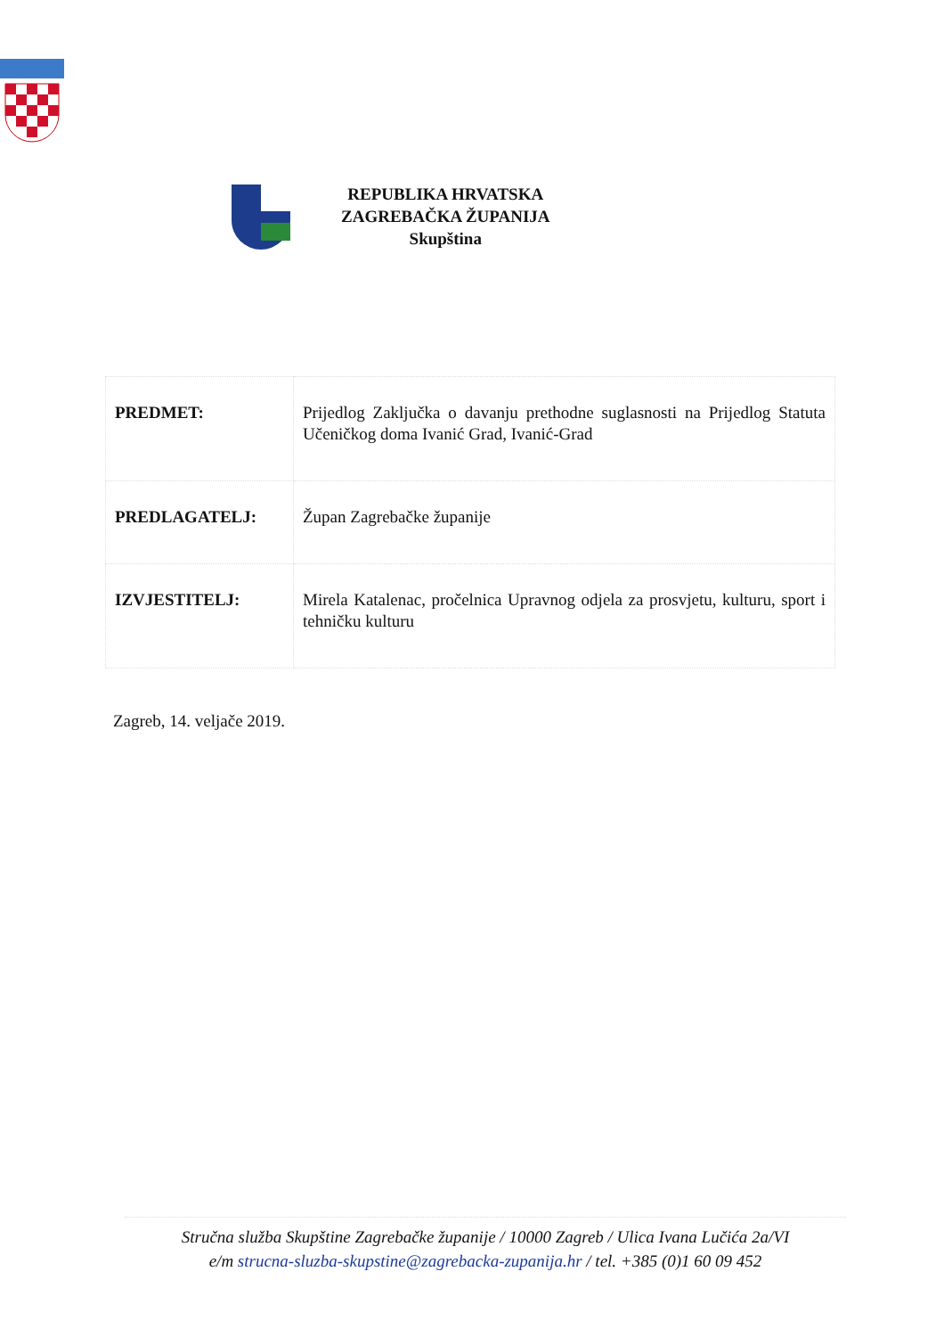REPUBLIKA HRVATSKA
ZAGREBAČKA ŽUPANIJA
Skupština
| PREDMET: | Prijedlog Zaključka o davanju prethodne suglasnosti na Prijedlog Statuta Učeničkog doma Ivanić Grad, Ivanić-Grad |
| PREDLAGATELJ: | Župan Zagrebačke županije |
| IZVJESTITELJ: | Mirela Katalenac, pročelnica Upravnog odjela za prosvjetu, kulturu, sport i tehničku kulturu |
Zagreb, 14. veljače 2019.
Stručna služba Skupštine Zagrebačke županije / 10000 Zagreb / Ulica Ivana Lučića 2a/VI
e/m strucna-sluzba-skupstine@zagrebacka-zupanija.hr / tel. +385 (0)1 60 09 452